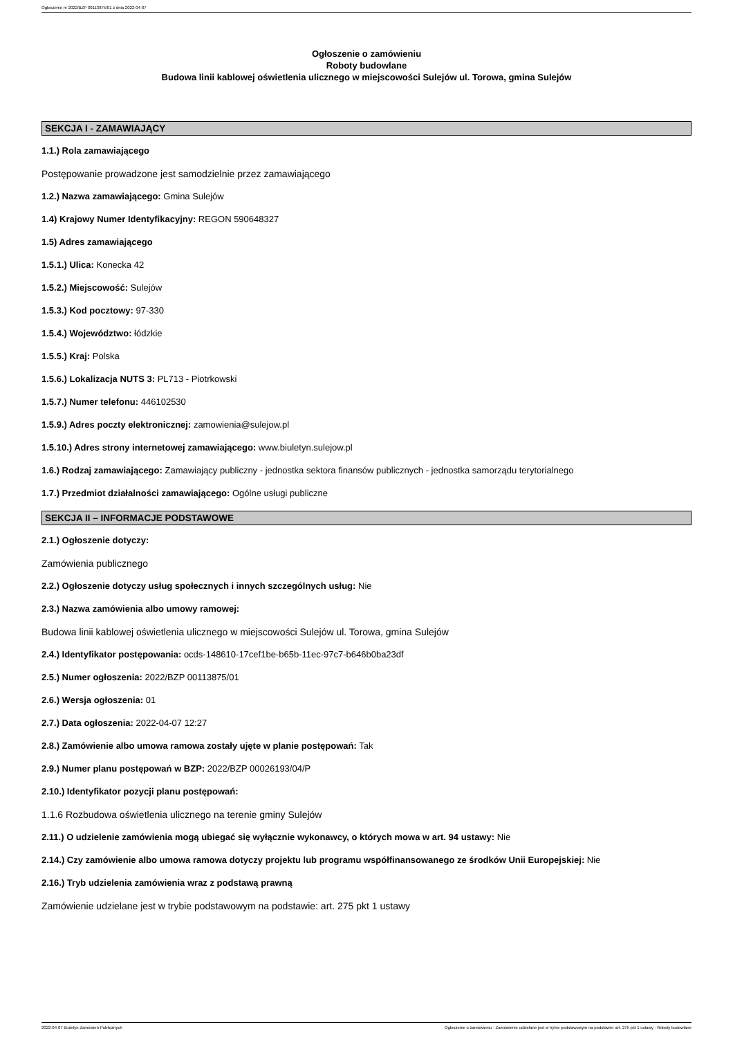Ogłoszenie nr 2022/BZP 00113875/01 z dnia 2022-04-07
Ogłoszenie o zamówieniu
Roboty budowlane
Budowa linii kablowej oświetlenia ulicznego w miejscowości Sulejów ul. Torowa, gmina Sulejów
SEKCJA I - ZAMAWIAJĄCY
1.1.) Rola zamawiającego
Postępowanie prowadzone jest samodzielnie przez zamawiającego
1.2.) Nazwa zamawiającego: Gmina Sulejów
1.4) Krajowy Numer Identyfikacyjny: REGON 590648327
1.5) Adres zamawiającego
1.5.1.) Ulica: Konecka 42
1.5.2.) Miejscowość: Sulejów
1.5.3.) Kod pocztowy: 97-330
1.5.4.) Województwo: łódzkie
1.5.5.) Kraj: Polska
1.5.6.) Lokalizacja NUTS 3: PL713 - Piotrkowski
1.5.7.) Numer telefonu: 446102530
1.5.9.) Adres poczty elektronicznej: zamowienia@sulejow.pl
1.5.10.) Adres strony internetowej zamawiającego: www.biuletyn.sulejow.pl
1.6.) Rodzaj zamawiającego: Zamawiający publiczny - jednostka sektora finansów publicznych - jednostka samorządu terytorialnego
1.7.) Przedmiot działalności zamawiającego: Ogólne usługi publiczne
SEKCJA II – INFORMACJE PODSTAWOWE
2.1.) Ogłoszenie dotyczy:
Zamówienia publicznego
2.2.) Ogłoszenie dotyczy usług społecznych i innych szczególnych usług: Nie
2.3.) Nazwa zamówienia albo umowy ramowej:
Budowa linii kablowej oświetlenia ulicznego w miejscowości Sulejów ul. Torowa, gmina Sulejów
2.4.) Identyfikator postępowania: ocds-148610-17cef1be-b65b-11ec-97c7-b646b0ba23df
2.5.) Numer ogłoszenia: 2022/BZP 00113875/01
2.6.) Wersja ogłoszenia: 01
2.7.) Data ogłoszenia: 2022-04-07 12:27
2.8.) Zamówienie albo umowa ramowa zostały ujęte w planie postępowań: Tak
2.9.) Numer planu postępowań w BZP: 2022/BZP 00026193/04/P
2.10.) Identyfikator pozycji planu postępowań:
1.1.6 Rozbudowa oświetlenia ulicznego na terenie gminy Sulejów
2.11.) O udzielenie zamówienia mogą ubiegać się wyłącznie wykonawcy, o których mowa w art. 94 ustawy: Nie
2.14.) Czy zamówienie albo umowa ramowa dotyczy projektu lub programu współfinansowanego ze środków Unii Europejskiej: Nie
2.16.) Tryb udzielenia zamówienia wraz z podstawą prawną
Zamówienie udzielane jest w trybie podstawowym na podstawie: art. 275 pkt 1 ustawy
2022-04-07 Biuletyn Zamówień Publicznych Ogłoszenie o zamówieniu - Zamówienie udzielane jest w trybie podstawowym na podstawie: art. 275 pkt 1 ustawy - Roboty budowlane